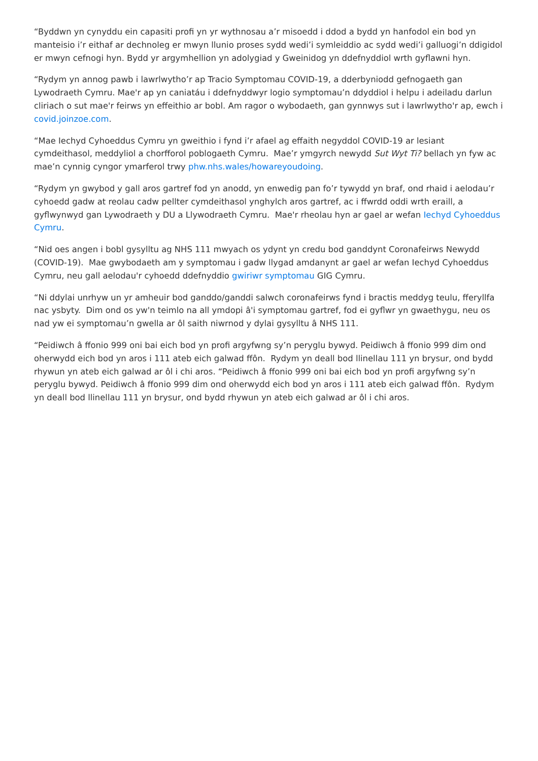“Byddwn yn cynyddu ein capasiti profi yn yr wythnosau a’r misoedd i ddod a bydd yn hanfodol ein bod yn manteisio i’r eithaf ar dechnoleg er mwyn llunio proses sydd wedi’i symleiddio ac sydd wedi’i galluogi’n ddigidol er mwyn cefnogi hyn. Bydd yr argymhellion yn adolygiad y Gweinidog yn ddefnyddiol wrth gyflawni hyn.
“Rydym yn annog pawb i lawrlwytho’r ap Tracio Symptomau COVID-19, a dderbyniodd gefnogaeth gan Lywodraeth Cymru. Mae'r ap yn caniatáu i ddefnyddwyr logio symptomau’n ddyddiol i helpu i adeiladu darlun cliriach o sut mae'r feirws yn effeithio ar bobl. Am ragor o wybodaeth, gan gynnwys sut i lawrlwytho'r ap, ewch i covid.joinzoe.com.
“Mae Iechyd Cyhoeddus Cymru yn gweithio i fynd i’r afael ag effaith negyddol COVID-19 ar lesiant cymdeithasol, meddyliol a chorfforol poblogaeth Cymru. Mae’r ymgyrch newydd Sut Wyt Ti? bellach yn fyw ac mae’n cynnig cyngor ymarferol trwy phw.nhs.wales/howareyoudoing.
“Rydym yn gwybod y gall aros gartref fod yn anodd, yn enwedig pan fo’r tywydd yn braf, ond rhaid i aelodau’r cyhoedd gadw at reolau cadw pellter cymdeithasol ynghylch aros gartref, ac i ffwrdd oddi wrth eraill, a gyflwynwyd gan Lywodraeth y DU a Llywodraeth Cymru. Mae'r rheolau hyn ar gael ar wefan Iechyd Cyhoeddus Cymru.
“Nid oes angen i bobl gysylltu ag NHS 111 mwyach os ydynt yn credu bod ganddynt Coronafeirws Newydd (COVID-19). Mae gwybodaeth am y symptomau i gadw llygad amdanynt ar gael ar wefan Iechyd Cyhoeddus Cymru, neu gall aelodau'r cyhoedd ddefnyddio gwiriwr symptomau GIG Cymru.
“Ni ddylai unrhyw un yr amheuir bod ganddo/ganddi salwch coronafeirws fynd i bractis meddyg teulu, fferyllfa nac ysbyty. Dim ond os yw'n teimlo na all ymdopi â'i symptomau gartref, fod ei gyflwr yn gwaethygu, neu os nad yw ei symptomau’n gwella ar ôl saith niwrnod y dylai gysylltu â NHS 111.
“Peidiwch â ffonio 999 oni bai eich bod yn profi argyfwng sy’n peryglu bywyd. Peidiwch â ffonio 999 dim ond oherwydd eich bod yn aros i 111 ateb eich galwad ffôn. Rydym yn deall bod llinellau 111 yn brysur, ond bydd rhywun yn ateb eich galwad ar ôl i chi aros. “Peidiwch â ffonio 999 oni bai eich bod yn profi argyfwng sy’n peryglu bywyd. Peidiwch â ffonio 999 dim ond oherwydd eich bod yn aros i 111 ateb eich galwad ffôn. Rydym yn deall bod llinellau 111 yn brysur, ond bydd rhywun yn ateb eich galwad ar ôl i chi aros.